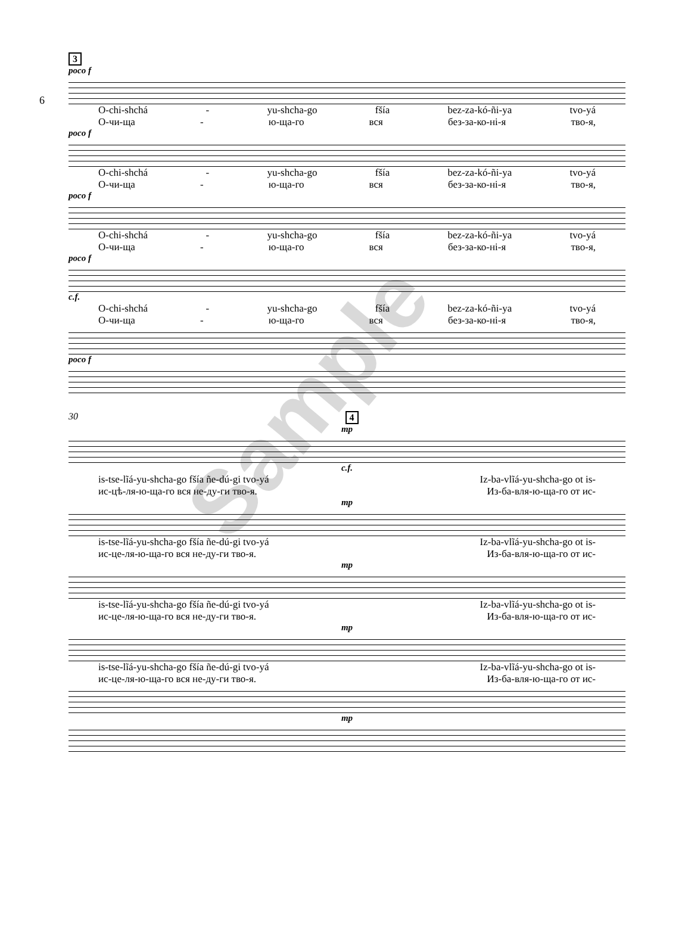6
3
poco f
O-chi-shchá - yu-shcha-go fšía bez-za-kó-ñi-ya tvo-yá
О-чи-ща - ю-ща-го вся без-за-ко-ні-я тво-я,
poco f
O-chi-shchá - yu-shcha-go fšía bez-za-kó-ñi-ya tvo-yá
О-чи-ща - ю-ща-го вся без-за-ко-ні-я тво-я,
poco f
O-chi-shchá - yu-shcha-go fšía bez-za-kó-ñi-ya tvo-yá
О-чи-ща - ю-ща-го вся без-за-ко-ні-я тво-я,
poco f
c.f.
O-chi-shchá - yu-shcha-go fšía bez-za-kó-ñi-ya tvo-yá
О-чи-ща - ю-ща-го вся без-за-ко-ні-я тво-я,
poco f
30 4
mp
c.f.
is-tse-lĩá-yu-shcha-go fšía ñe-dú-gi tvo-yá Iz-ba-vlĩá-yu-shcha-go ot is-
ис-цѣ-ля-ю-ща-го вся не-ду-ги тво-я. Из-ба-вля-ю-ща-го от ис-
mp
is-tse-lĩá-yu-shcha-go fšía ñe-dú-gi tvo-yá Iz-ba-vlĩá-yu-shcha-go ot is-
ис-це-ля-ю-ща-го вся не-ду-ги тво-я. Из-ба-вля-ю-ща-го от ис-
mp
is-tse-lĩá-yu-shcha-go fšía ñe-dú-gi tvo-yá Iz-ba-vlĩá-yu-shcha-go ot is-
ис-це-ля-ю-ща-го вся не-ду-ги тво-я. Из-ба-вля-ю-ща-го от ис-
mp
is-tse-lĩá-yu-shcha-go fšía ñe-dú-gi tvo-yá Iz-ba-vlĩá-yu-shcha-go ot is-
ис-це-ля-ю-ща-го вся не-ду-ги тво-я. Из-ба-вля-ю-ща-го от ис-
mp
Sample